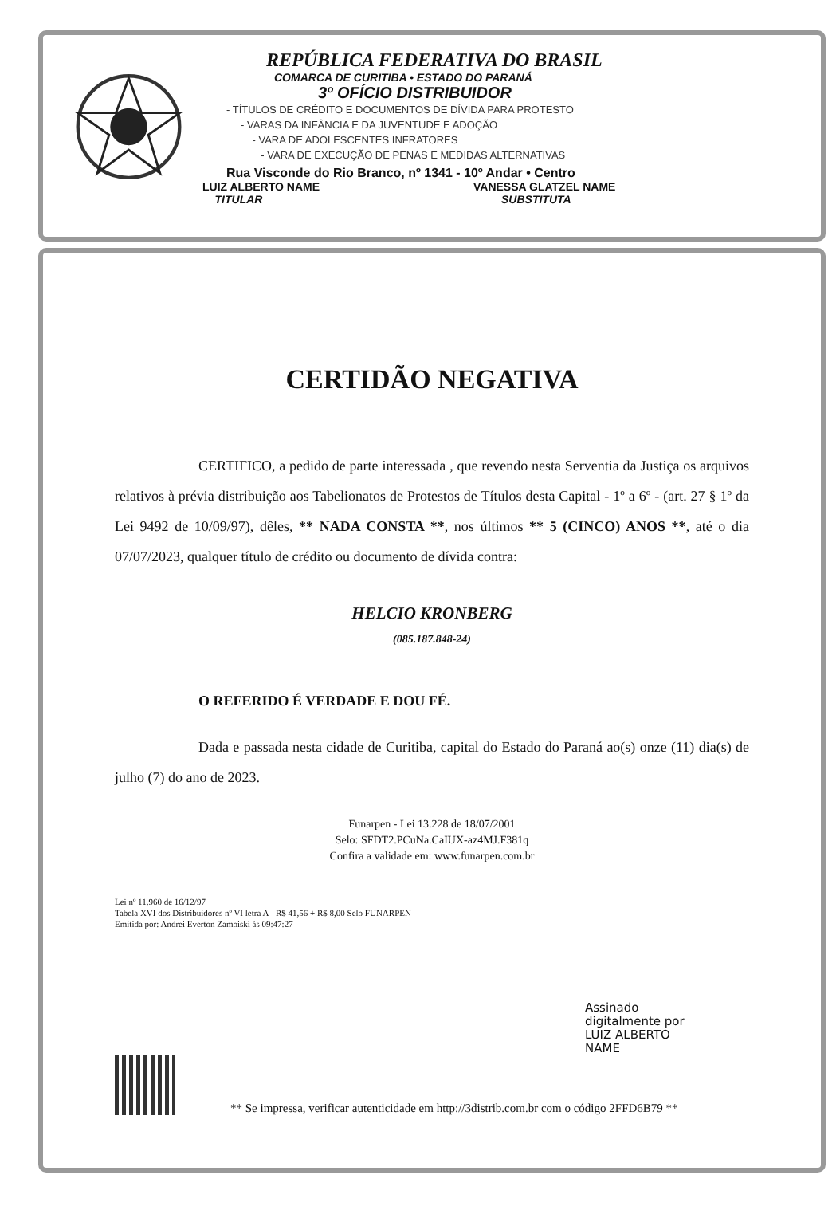REPÚBLICA FEDERATIVA DO BRASIL
COMARCA DE CURITIBA • ESTADO DO PARANÁ
3º OFÍCIO DISTRIBUIDOR
- TÍTULOS DE CRÉDITO E DOCUMENTOS DE DÍVIDA PARA PROTESTO
- VARAS DA INFÂNCIA E DA JUVENTUDE E ADOÇÃO
- VARA DE ADOLESCENTES INFRATORES
- VARA DE EXECUÇÃO DE PENAS E MEDIDAS ALTERNATIVAS
Rua Visconde do Rio Branco, nº 1341 - 10º Andar • Centro
LUIZ ALBERTO NAME
TITULAR
VANESSA GLATZEL NAME
SUBSTITUTA
CERTIDÃO NEGATIVA
CERTIFICO, a pedido de parte interessada , que revendo nesta Serventia da Justiça os arquivos relativos à prévia distribuição aos Tabelionatos de Protestos de Títulos desta Capital - 1º a 6º - (art. 27 § 1º da Lei 9492 de 10/09/97), dêles, ** NADA CONSTA **, nos últimos ** 5 (CINCO) ANOS **, até o dia 07/07/2023, qualquer título de crédito ou documento de dívida contra:
HELCIO KRONBERG
(085.187.848-24)
O REFERIDO É VERDADE E DOU FÉ.
Dada e passada nesta cidade de Curitiba, capital do Estado do Paraná ao(s) onze (11) dia(s) de julho (7) do ano de 2023.
Funarpen - Lei 13.228 de 18/07/2001
Selo: SFDT2.PCuNa.CaIUX-az4MJ.F381q
Confira a validade em: www.funarpen.com.br
Lei nº 11.960 de 16/12/97
Tabela XVI dos Distribuidores nº VI letra A - R$ 41,56 + R$ 8,00 Selo FUNARPEN
Emitida por: Andrei Everton Zamoiski às 09:47:27
Assinado
digitalmente por
LUIZ ALBERTO
NAME
** Se impressa, verificar autenticidade em http://3distrib.com.br com o código 2FFD6B79 **